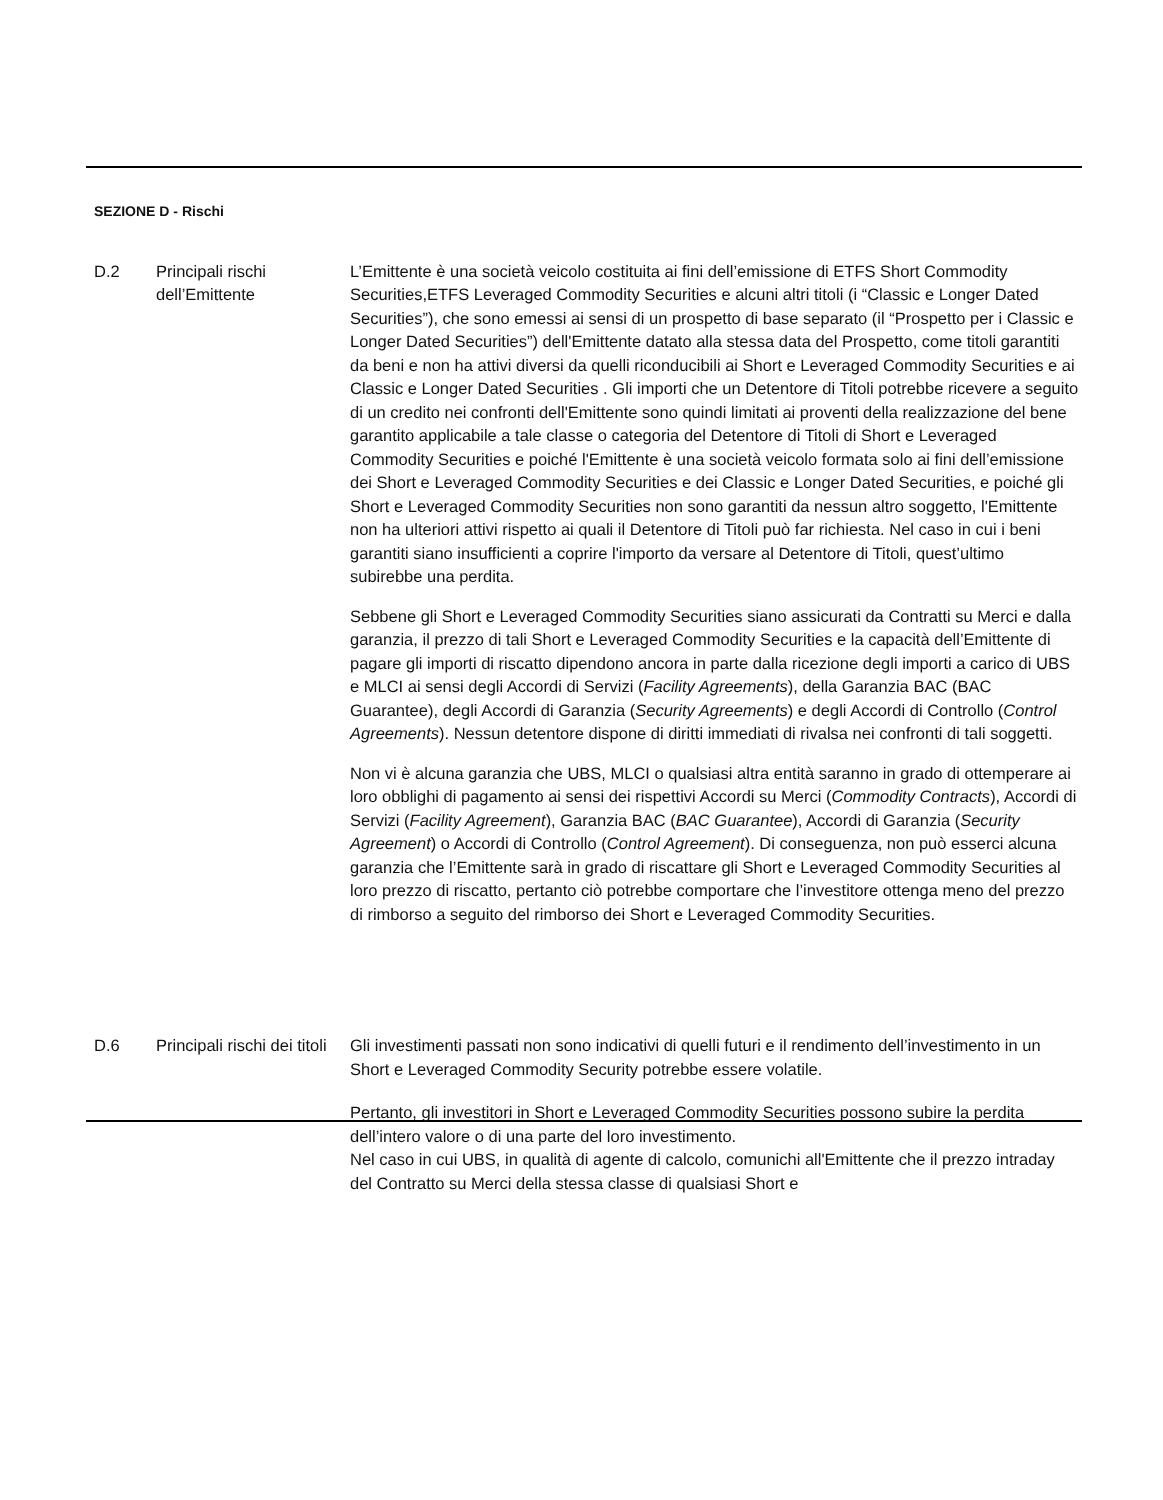SEZIONE D - Rischi
D.2 Principali rischi dell’Emittente
L’Emittente è una società veicolo costituita ai fini dell’emissione di ETFS Short Commodity Securities,ETFS Leveraged Commodity Securities e alcuni altri titoli (i “Classic e Longer Dated Securities”), che sono emessi ai sensi di un prospetto di base separato (il “Prospetto per i Classic e Longer Dated Securities”) dell'Emittente datato alla stessa data del Prospetto, come titoli garantiti da beni e non ha attivi diversi da quelli riconducibili ai Short e Leveraged Commodity Securities e ai Classic e Longer Dated Securities . Gli importi che un Detentore di Titoli potrebbe ricevere a seguito di un credito nei confronti dell'Emittente sono quindi limitati ai proventi della realizzazione del bene garantito applicabile a tale classe o categoria del Detentore di Titoli di Short e Leveraged Commodity Securities e poiché l'Emittente è una società veicolo formata solo ai fini dell’emissione dei Short e Leveraged Commodity Securities e dei Classic e Longer Dated Securities, e poiché gli Short e Leveraged Commodity Securities non sono garantiti da nessun altro soggetto, l'Emittente non ha ulteriori attivi rispetto ai quali il Detentore di Titoli può far richiesta. Nel caso in cui i beni garantiti siano insufficienti a coprire l'importo da versare al Detentore di Titoli, quest’ultimo subirebbe una perdita.
Sebbene gli Short e Leveraged Commodity Securities siano assicurati da Contratti su Merci e dalla garanzia, il prezzo di tali Short e Leveraged Commodity Securities e la capacità dell’Emittente di pagare gli importi di riscatto dipendono ancora in parte dalla ricezione degli importi a carico di UBS e MLCI ai sensi degli Accordi di Servizi (Facility Agreements), della Garanzia BAC (BAC Guarantee), degli Accordi di Garanzia (Security Agreements) e degli Accordi di Controllo (Control Agreements). Nessun detentore dispone di diritti immediati di rivalsa nei confronti di tali soggetti.
Non vi è alcuna garanzia che UBS, MLCI o qualsiasi altra entità saranno in grado di ottemperare ai loro obblighi di pagamento ai sensi dei rispettivi Accordi su Merci (Commodity Contracts), Accordi di Servizi (Facility Agreement), Garanzia BAC (BAC Guarantee), Accordi di Garanzia (Security Agreement) o Accordi di Controllo (Control Agreement). Di conseguenza, non può esserci alcuna garanzia che l’Emittente sarà in grado di riscattare gli Short e Leveraged Commodity Securities al loro prezzo di riscatto, pertanto ciò potrebbe comportare che l’investitore ottenga meno del prezzo di rimborso a seguito del rimborso dei Short e Leveraged Commodity Securities.
D.6 Principali rischi dei titoli
Gli investimenti passati non sono indicativi di quelli futuri e il rendimento dell’investimento in un Short e Leveraged Commodity Security potrebbe essere volatile.
Pertanto, gli investitori in Short e Leveraged Commodity Securities possono subire la perdita dell’intero valore o di una parte del loro investimento.
Nel caso in cui UBS, in qualità di agente di calcolo, comunichi all'Emittente che il prezzo intraday del Contratto su Merci della stessa classe di qualsiasi Short e